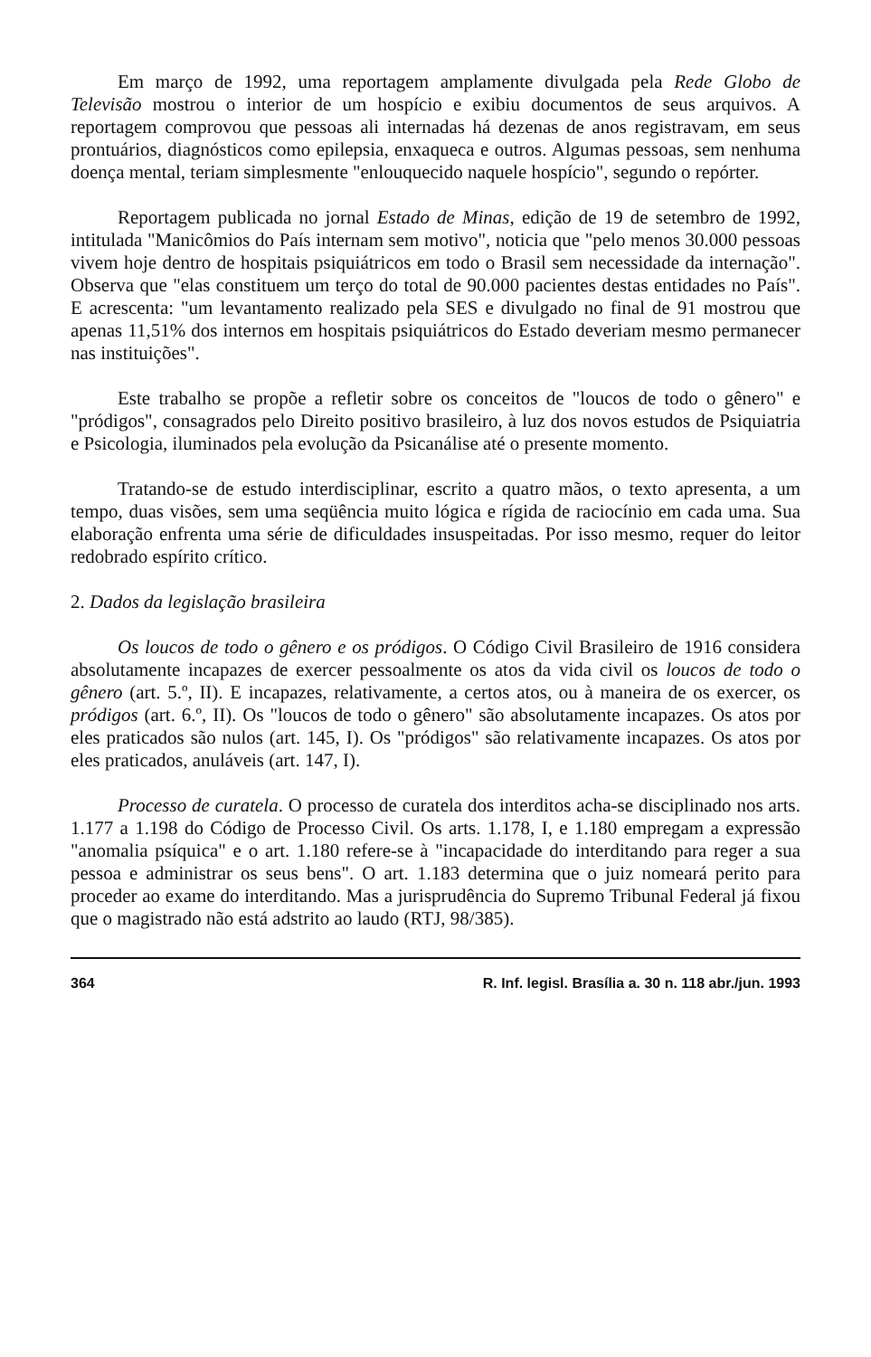Em março de 1992, uma reportagem amplamente divulgada pela Rede Globo de Televisão mostrou o interior de um hospício e exibiu documentos de seus arquivos. A reportagem comprovou que pessoas ali internadas há dezenas de anos registravam, em seus prontuários, diagnósticos como epilepsia, enxaqueca e outros. Algumas pessoas, sem nenhuma doença mental, teriam simplesmente "enlouquecido naquele hospício", segundo o repórter.
Reportagem publicada no jornal Estado de Minas, edição de 19 de setembro de 1992, intitulada "Manicômios do País internam sem motivo", noticia que "pelo menos 30.000 pessoas vivem hoje dentro de hospitais psiquiátricos em todo o Brasil sem necessidade da internação". Observa que "elas constituem um terço do total de 90.000 pacientes destas entidades no País". E acrescenta: "um levantamento realizado pela SES e divulgado no final de 91 mostrou que apenas 11,51% dos internos em hospitais psiquiátricos do Estado deveriam mesmo permanecer nas instituições".
Este trabalho se propõe a refletir sobre os conceitos de "loucos de todo o gênero" e "pródigos", consagrados pelo Direito positivo brasileiro, à luz dos novos estudos de Psiquiatria e Psicologia, iluminados pela evolução da Psicanálise até o presente momento.
Tratando-se de estudo interdisciplinar, escrito a quatro mãos, o texto apresenta, a um tempo, duas visões, sem uma seqüência muito lógica e rígida de raciocínio em cada uma. Sua elaboração enfrenta uma série de dificuldades insuspeitadas. Por isso mesmo, requer do leitor redobrado espírito crítico.
2. Dados da legislação brasileira
Os loucos de todo o gênero e os pródigos. O Código Civil Brasileiro de 1916 considera absolutamente incapazes de exercer pessoalmente os atos da vida civil os loucos de todo o gênero (art. 5.º, II). E incapazes, relativamente, a certos atos, ou à maneira de os exercer, os pródigos (art. 6.º, II). Os "loucos de todo o gênero" são absolutamente incapazes. Os atos por eles praticados são nulos (art. 145, I). Os "pródigos" são relativamente incapazes. Os atos por eles praticados, anuláveis (art. 147, I).
Processo de curatela. O processo de curatela dos interditos acha-se disciplinado nos arts. 1.177 a 1.198 do Código de Processo Civil. Os arts. 1.178, I, e 1.180 empregam a expressão "anomalia psíquica" e o art. 1.180 refere-se à "incapacidade do interditando para reger a sua pessoa e administrar os seus bens". O art. 1.183 determina que o juiz nomeará perito para proceder ao exame do interditando. Mas a jurisprudência do Supremo Tribunal Federal já fixou que o magistrado não está adstrito ao laudo (RTJ, 98/385).
364 R. Inf. legisl. Brasília a. 30 n. 118 abr./jun. 1993